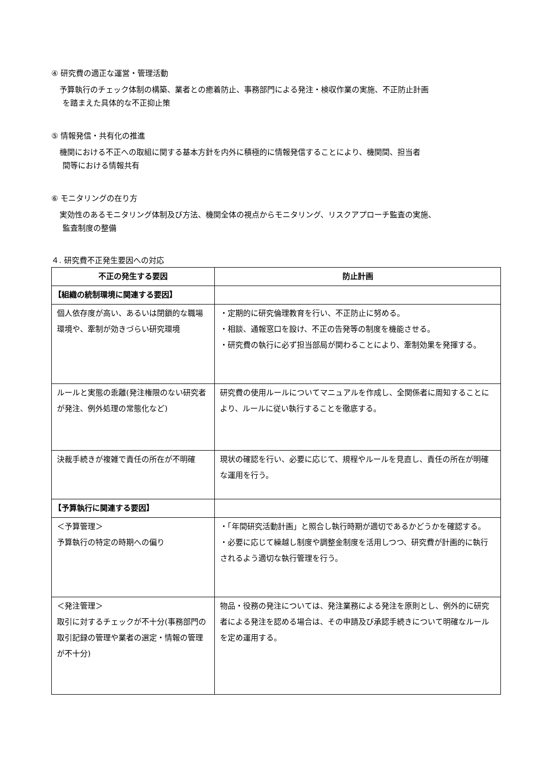④ 研究費の適正な運営・管理活動
予算執行のチェック体制の構築、業者との癒着防止、事務部門による発注・検収作業の実施、不正防止計画
を踏まえた具体的な不正抑止策
⑤ 情報発信・共有化の推進
機関における不正への取組に関する基本方針を内外に積極的に情報発信することにより、機関間、担当者
間等における情報共有
⑥ モニタリングの在り方
実効性のあるモニタリング体制及び方法、機関全体の視点からモニタリング、リスクアプローチ監査の実施、
監査制度の整備
４. 研究費不正発生要因への対応
| 不正の発生する要因 | 防止計画 |
| --- | --- |
| 【組織の統制環境に関連する要因】 | |
| 個人依存度が高い、あるいは閉鎖的な職場環境や、牽制が効きづらい研究環境 | ・定期的に研究倫理教育を行い、不正防止に努める。 ・相談、通報窓口を設け、不正の告発等の制度を機能させる。 ・研究費の執行に必ず担当部局が関わることにより、牽制効果を発揮する。 |
| ルールと実態の乖離(発注権限のない研究者が発注、例外処理の常態化など) | 研究費の使用ルールについてマニュアルを作成し、全関係者に周知することにより、ルールに従い執行することを徹底する。 |
| 決裁手続きが複雑で責任の所在が不明確 | 現状の確認を行い、必要に応じて、規程やルールを見直し、責任の所在が明確な運用を行う。 |
| 【予算執行に関連する要因】 | |
| ＜予算管理＞ 予算執行の特定の時期への偏り | ・「年間研究活動計画」と照合し執行時期が適切であるかどうかを確認する。 ・必要に応じて繰越し制度や調整金制度を活用しつつ、研究費が計画的に執行されるよう適切な執行管理を行う。 |
| ＜発注管理＞ 取引に対するチェックが不十分(事務部門の取引記録の管理や業者の選定・情報の管理が不十分) | 物品・役務の発注については、発注業務による発注を原則とし、例外的に研究者による発注を認める場合は、その申請及び承認手続きについて明確なルールを定め運用する。 |